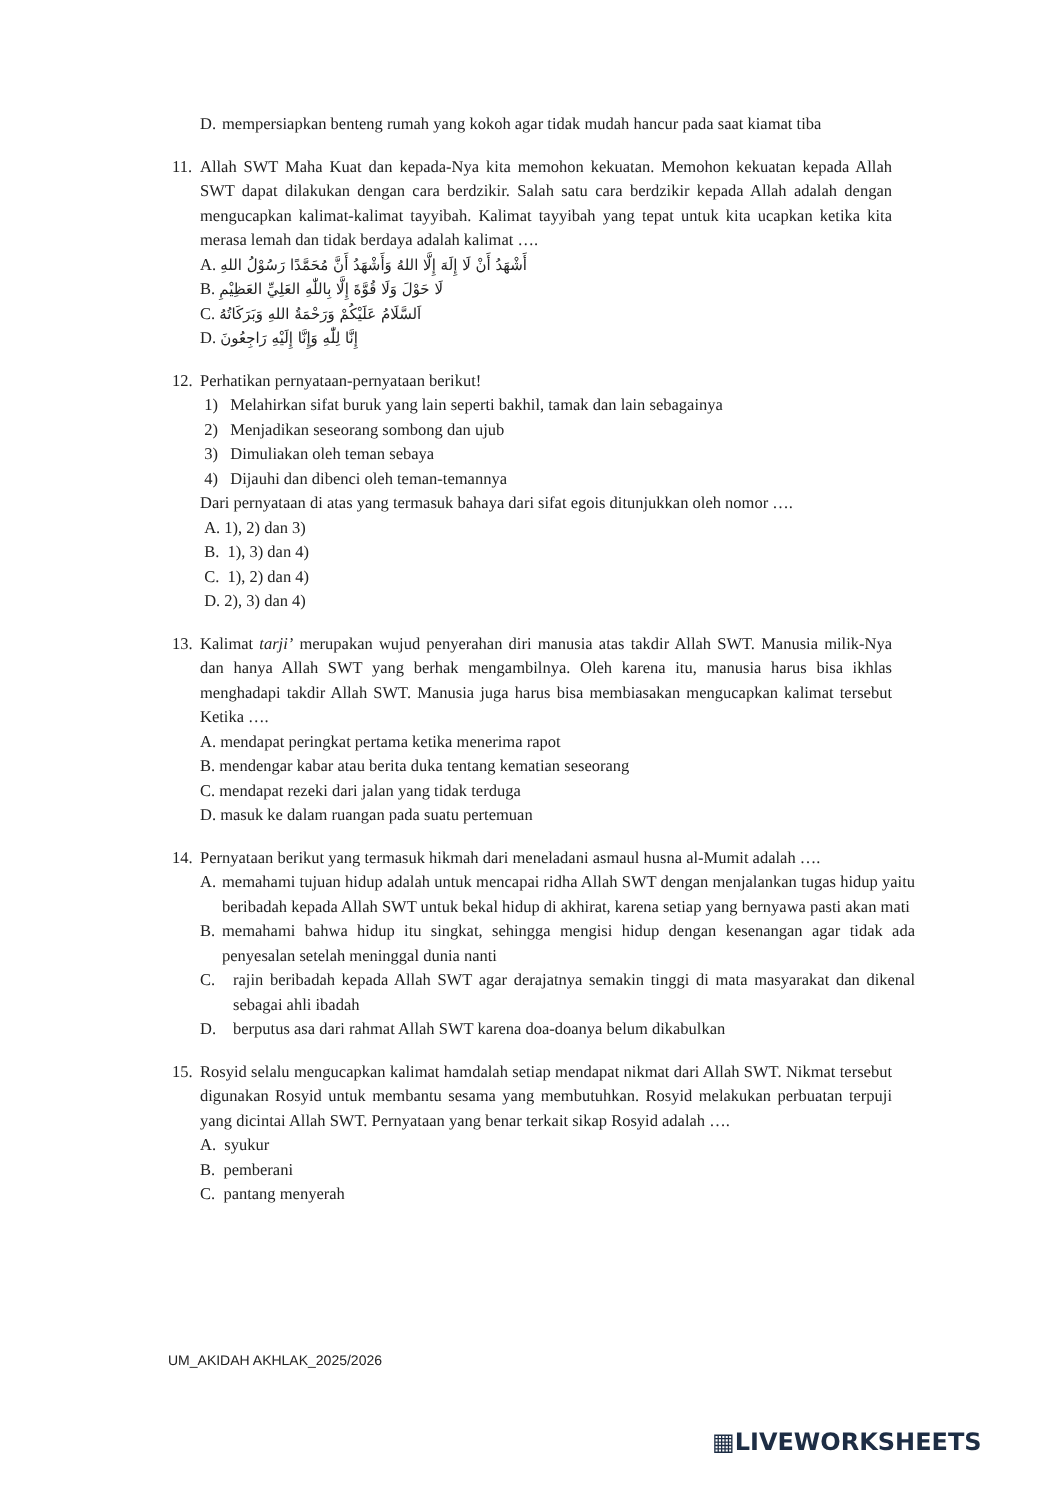D. mempersiapkan benteng rumah yang kokoh agar tidak mudah hancur pada saat kiamat tiba
11.
Allah SWT Maha Kuat dan kepada-Nya kita memohon kekuatan. Memohon kekuatan kepada Allah SWT dapat dilakukan dengan cara berdzikir. Salah satu cara berdzikir kepada Allah adalah dengan mengucapkan kalimat-kalimat tayyibah. Kalimat tayyibah yang tepat untuk kita ucapkan ketika kita merasa lemah dan tidak berdaya adalah kalimat ….
A. أَشْهَدُ أَنْ لَا إِلَهَ إِلَّا اللهُ وَأَشْهَدُ أَنَّ مُحَمَّدًا رَسُوْلُ اللهِ
B. لَا حَوْلَ وَلَا قُوَّةَ إِلَّا بِاللّٰهِ العَلِيِّ العَظِيْمِ
C. اَلسَّلَامُ عَلَيْكُمْ وَرَحْمَةُ اللهِ وَبَرَكَاتُهُ
D. إِنَّا لِلّٰهِ وَإِنَّا إِلَيْهِ رَاجِعُونَ
12.
Perhatikan pernyataan-pernyataan berikut!
1) Melahirkan sifat buruk yang lain seperti bakhil, tamak dan lain sebagainya
2) Menjadikan seseorang sombong dan ujub
3) Dimuliakan oleh teman sebaya
4) Dijauhi dan dibenci oleh teman-temannya
Dari pernyataan di atas yang termasuk bahaya dari sifat egois ditunjukkan oleh nomor ….
A. 1), 2) dan 3)
B. 1), 3) dan 4)
C. 1), 2) dan 4)
D. 2), 3) dan 4)
13.
Kalimat tarji’ merupakan wujud penyerahan diri manusia atas takdir Allah SWT. Manusia milik-Nya dan hanya Allah SWT yang berhak mengambilnya. Oleh karena itu, manusia harus bisa ikhlas menghadapi takdir Allah SWT. Manusia juga harus bisa membiasakan mengucapkan kalimat tersebut Ketika ….
A. mendapat peringkat pertama ketika menerima rapot
B. mendengar kabar atau berita duka tentang kematian seseorang
C. mendapat rezeki dari jalan yang tidak terduga
D. masuk ke dalam ruangan pada suatu pertemuan
14.
Pernyataan berikut yang termasuk hikmah dari meneladani asmaul husna al-Mumit adalah ….
A. memahami tujuan hidup adalah untuk mencapai ridha Allah SWT dengan menjalankan tugas hidup yaitu beribadah kepada Allah SWT untuk bekal hidup di akhirat, karena setiap yang bernyawa pasti akan mati
B. memahami bahwa hidup itu singkat, sehingga mengisi hidup dengan kesenangan agar tidak ada penyesalan setelah meninggal dunia nanti
C. rajin beribadah kepada Allah SWT agar derajatnya semakin tinggi di mata masyarakat dan dikenal sebagai ahli ibadah
D. berputus asa dari rahmat Allah SWT karena doa-doanya belum dikabulkan
15.
Rosyid selalu mengucapkan kalimat hamdalah setiap mendapat nikmat dari Allah SWT. Nikmat tersebut digunakan Rosyid untuk membantu sesama yang membutuhkan. Rosyid melakukan perbuatan terpuji yang dicintai Allah SWT. Pernyataan yang benar terkait sikap Rosyid adalah ….
A. syukur
B. pemberani
C. pantang menyerah
UM_AKIDAH AKHLAK_2025/2026
▦LIVEWORKSHEETS